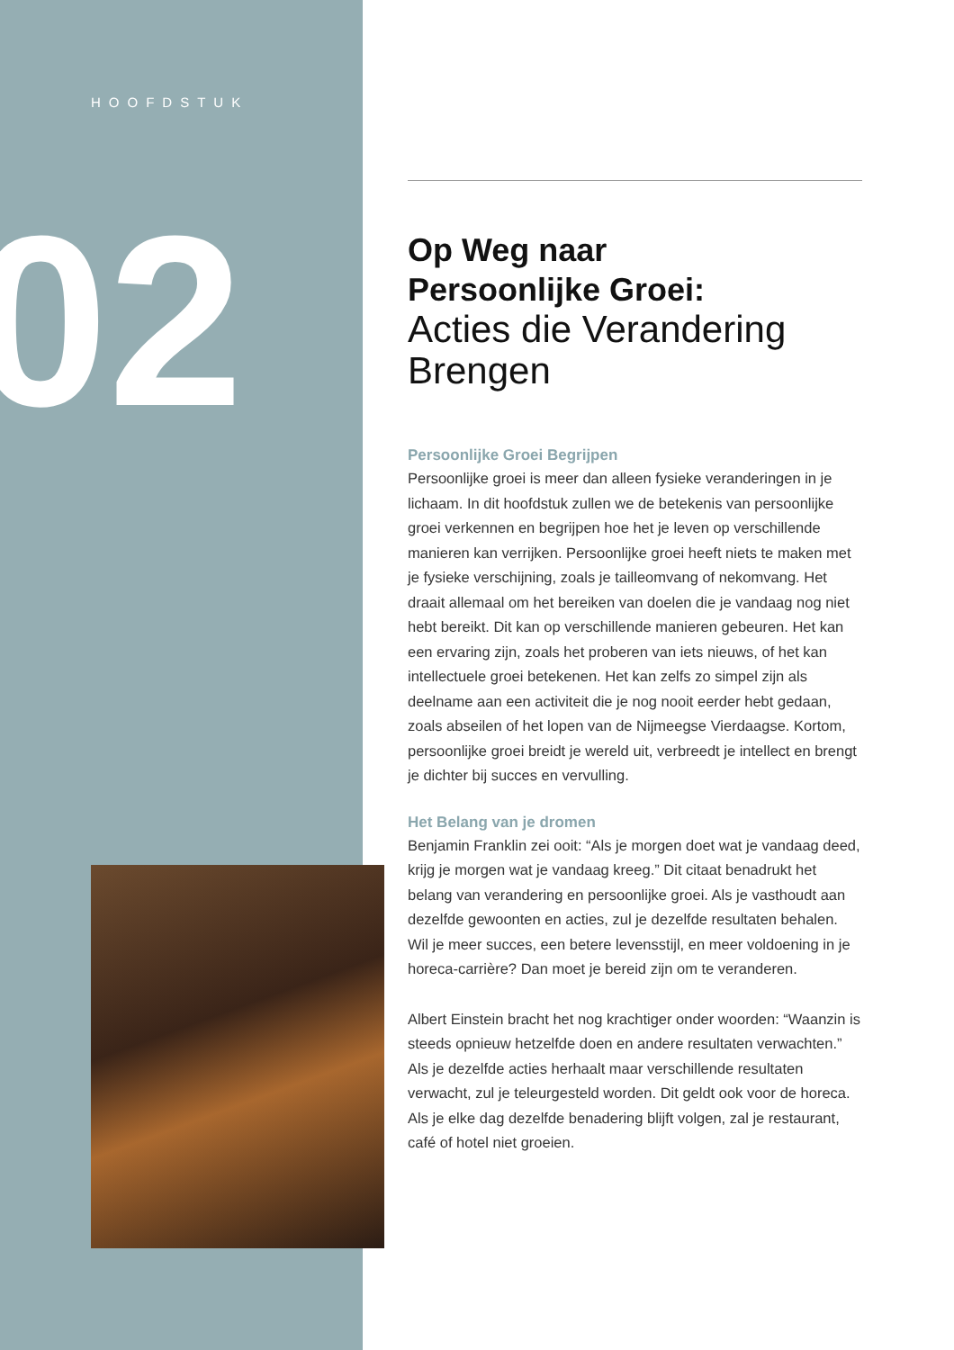HOOFDSTUK
02
Op Weg naar
Persoonlijke Groei:
Acties die Verandering Brengen
Persoonlijke Groei Begrijpen
Persoonlijke groei is meer dan alleen fysieke veranderingen in je lichaam. In dit hoofdstuk zullen we de betekenis van persoonlijke groei verkennen en begrijpen hoe het je leven op verschillende manieren kan verrijken. Persoonlijke groei heeft niets te maken met je fysieke verschijning, zoals je tailleomvang of nekomvang. Het draait allemaal om het bereiken van doelen die je vandaag nog niet hebt bereikt. Dit kan op verschillende manieren gebeuren. Het kan een ervaring zijn, zoals het proberen van iets nieuws, of het kan intellectuele groei betekenen. Het kan zelfs zo simpel zijn als deelname aan een activiteit die je nog nooit eerder hebt gedaan, zoals abseilen of het lopen van de Nijmeegse Vierdaagse. Kortom, persoonlijke groei breidt je wereld uit, verbreedt je intellect en brengt je dichter bij succes en vervulling.
Het Belang van je dromen
Benjamin Franklin zei ooit: “Als je morgen doet wat je vandaag deed, krijg je morgen wat je vandaag kreeg.” Dit citaat benadrukt het belang van verandering en persoonlijke groei. Als je vasthoudt aan dezelfde gewoonten en acties, zul je dezelfde resultaten behalen. Wil je meer succes, een betere levensstijl, en meer voldoening in je horeca-carrière? Dan moet je bereid zijn om te veranderen.
Albert Einstein bracht het nog krachtiger onder woorden: “Waanzin is steeds opnieuw hetzelfde doen en andere resultaten verwachten.” Als je dezelfde acties herhaalt maar verschillende resultaten verwacht, zul je teleurgesteld worden. Dit geldt ook voor de horeca. Als je elke dag dezelfde benadering blijft volgen, zal je restaurant, café of hotel niet groeien.